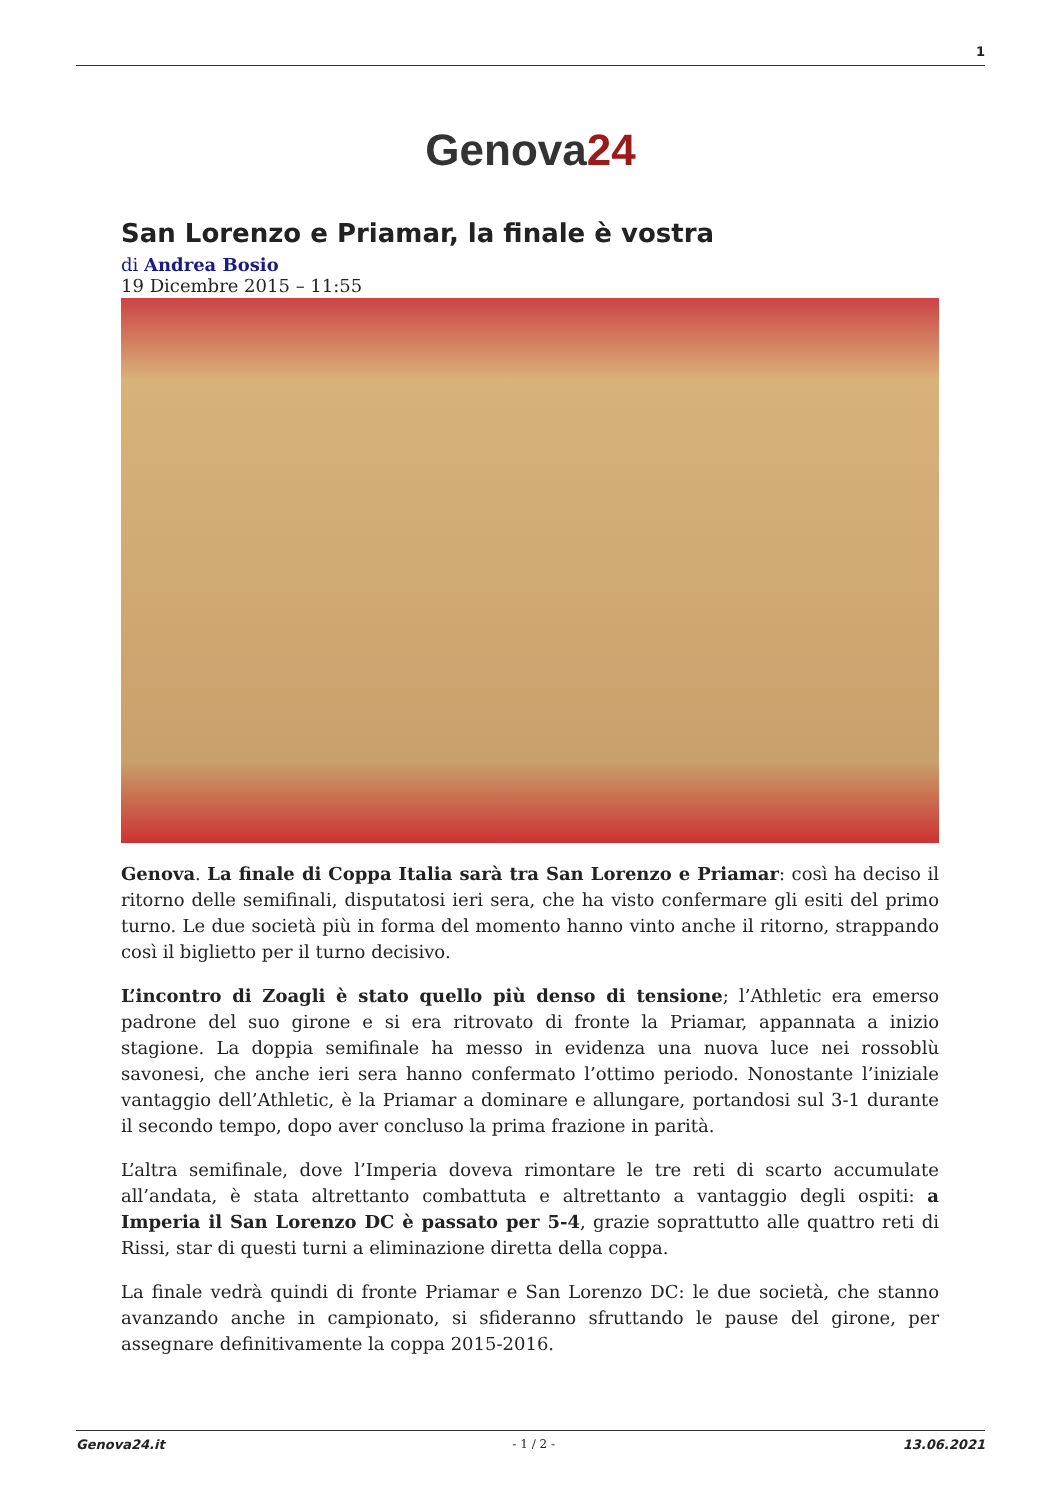1
Genova24
San Lorenzo e Priamar, la finale è vostra
di Andrea Bosio
19 Dicembre 2015 – 11:55
Genova. La finale di Coppa Italia sarà tra San Lorenzo e Priamar: così ha deciso il ritorno delle semifinali, disputatosi ieri sera, che ha visto confermare gli esiti del primo turno. Le due società più in forma del momento hanno vinto anche il ritorno, strappando così il biglietto per il turno decisivo.
L’incontro di Zoagli è stato quello più denso di tensione; l’Athletic era emerso padrone del suo girone e si era ritrovato di fronte la Priamar, appannata a inizio stagione. La doppia semifinale ha messo in evidenza una nuova luce nei rossoblù savonesi, che anche ieri sera hanno confermato l’ottimo periodo. Nonostante l’iniziale vantaggio dell’Athletic, è la Priamar a dominare e allungare, portandosi sul 3-1 durante il secondo tempo, dopo aver concluso la prima frazione in parità.
L’altra semifinale, dove l’Imperia doveva rimontare le tre reti di scarto accumulate all’andata, è stata altrettanto combattuta e altrettanto a vantaggio degli ospiti: a Imperia il San Lorenzo DC è passato per 5-4, grazie soprattutto alle quattro reti di Rissi, star di questi turni a eliminazione diretta della coppa.
La finale vedrà quindi di fronte Priamar e San Lorenzo DC: le due società, che stanno avanzando anche in campionato, si sfideranno sfruttando le pause del girone, per assegnare definitivamente la coppa 2015-2016.
Genova24.it - 1 / 2 - 13.06.2021